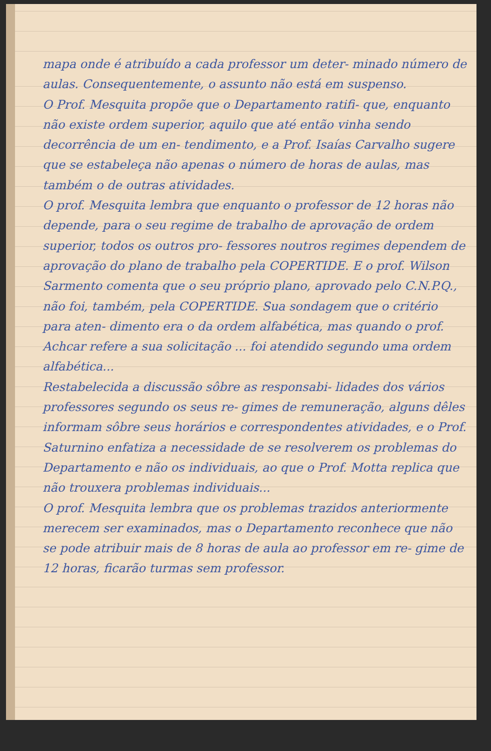mapa onde é atribuído a cada professor um deter- minado número de aulas. Consequentemente, o assunto não está em suspenso.
O Prof. Mesquita propõe que o Departamento ratifi- que, enquanto não existe ordem superior, aquilo que até então vinha sendo decorrência de um en- tendimento, e a Prof. Isaías Carvalho sugere que se estabeleça não apenas o número de horas de aulas, mas também o de outras atividades.
O prof. Mesquita lembra que enquanto o professor de 12 horas não depende, para o seu regime de trabalho de aprovação de ordem superior, todos os outros pro- fessores noutros regimes dependem de aprovação do plano de trabalho pela COPERTIDE. E o prof. Wilson Sarmento comenta que o seu próprio plano, aprovado pelo C.N.P.Q., não foi, também, pela COPERTIDE. Sua sondagem que o critério para aten- dimento era o da ordem alfabética, mas quando o prof. Achcar refere a sua solicitação ... foi atendido segundo uma ordem alfabética...
Restabelecida a discussão sôbre as responsabi- lidades dos vários professores segundo os seus re- gimes de remuneração, alguns dêles informam sôbre seus horários e correspondentes atividades, e o Prof. Saturnino enfatiza a necessidade de se resolverem os problemas do Departamento e não os individuais, ao que o Prof. Motta replica que não trouxera problemas individuais...
O prof. Mesquita lembra que os problemas trazidos anteriormente merecem ser examinados, mas o Departamento reconhece que não se pode atribuir mais de 8 horas de aula ao professor em re- gime de 12 horas, ficarão turmas sem professor.